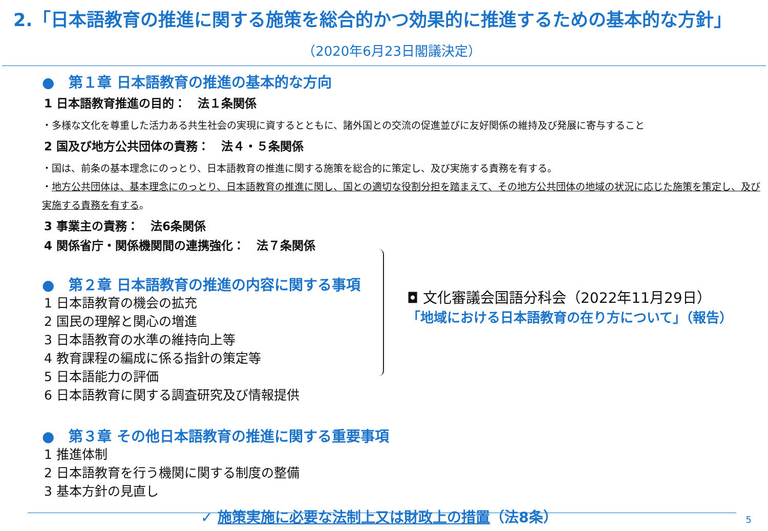2.「日本語教育の推進に関する施策を総合的かつ効果的に推進するための基本的な方針」
（2020年6月23日閣議決定）
●　第１章 日本語教育の推進の基本的な方向
1 日本語教育推進の目的：　法１条関係
・多様な文化を尊重した活力ある共生社会の実現に資するとともに、諸外国との交流の促進並びに友好関係の維持及び発展に寄与すること
2 国及び地方公共団体の責務：　法４・５条関係
・国は、前条の基本理念にのっとり、日本語教育の推進に関する施策を総合的に策定し、及び実施する責務を有する。
・地方公共団体は、基本理念にのっとり、日本語教育の推進に関し、国との適切な役割分担を踏まえて、その地方公共団体の地域の状況に応じた施策を策定し、及び実施する責務を有する。
3 事業主の責務：　法6条関係
4 関係省庁・関係機関間の連携強化：　法７条関係
●　第２章 日本語教育の推進の内容に関する事項
1 日本語教育の機会の拡充
2 国民の理解と関心の増進
3 日本語教育の水準の維持向上等
4 教育課程の編成に係る指針の策定等
5 日本語能力の評価
6 日本語教育に関する調査研究及び情報提供
●　第３章 その他日本語教育の推進に関する重要事項
1 推進体制
2 日本語教育を行う機関に関する制度の整備
3 基本方針の見直し
✓ 施策実施に必要な法制上又は財政上の措置（法8条）
◘ 文化審議会国語分科会（2022年11月29日）
「地域における日本語教育の在り方について」（報告）
5